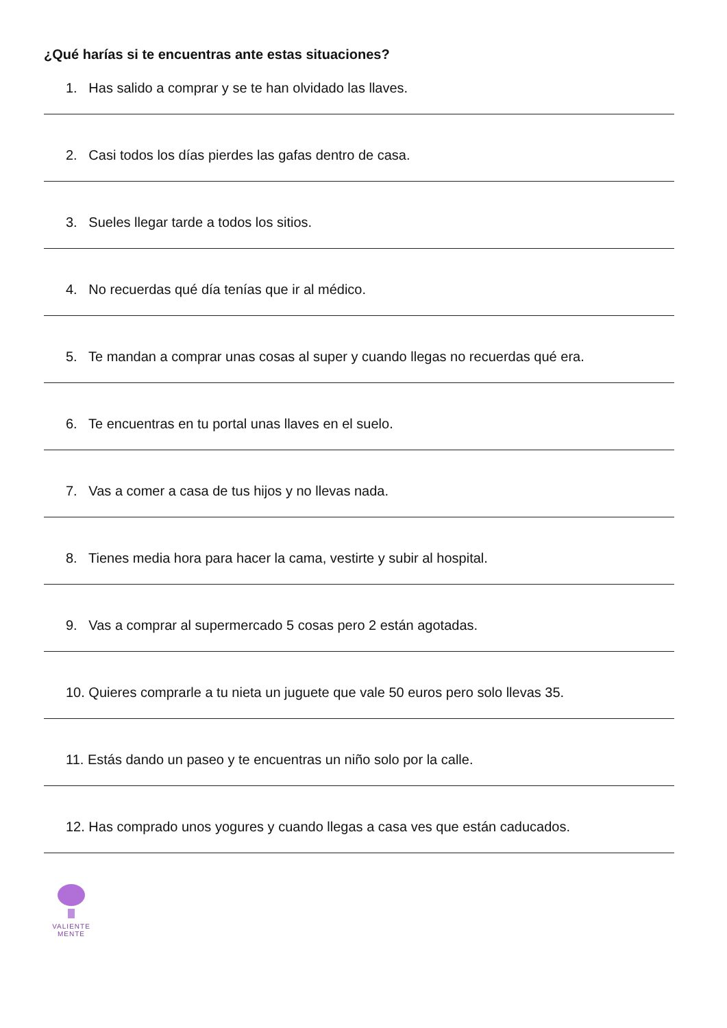¿Qué harías si te encuentras ante estas situaciones?
1. Has salido a comprar y se te han olvidado las llaves.
2. Casi todos los días pierdes las gafas dentro de casa.
3. Sueles llegar tarde a todos los sitios.
4. No recuerdas qué día tenías que ir al médico.
5. Te mandan a comprar unas cosas al super y cuando llegas no recuerdas qué era.
6. Te encuentras en tu portal unas llaves en el suelo.
7. Vas a comer a casa de tus hijos y no llevas nada.
8. Tienes media hora para hacer la cama, vestirte y subir al hospital.
9. Vas a comprar al supermercado 5 cosas pero 2 están agotadas.
10. Quieres comprarle a tu nieta un juguete que vale 50 euros pero solo llevas 35.
11. Estás dando un paseo y te encuentras un niño solo por la calle.
12. Has comprado unos yogures y cuando llegas a casa ves que están caducados.
VALIENTE
MENTE